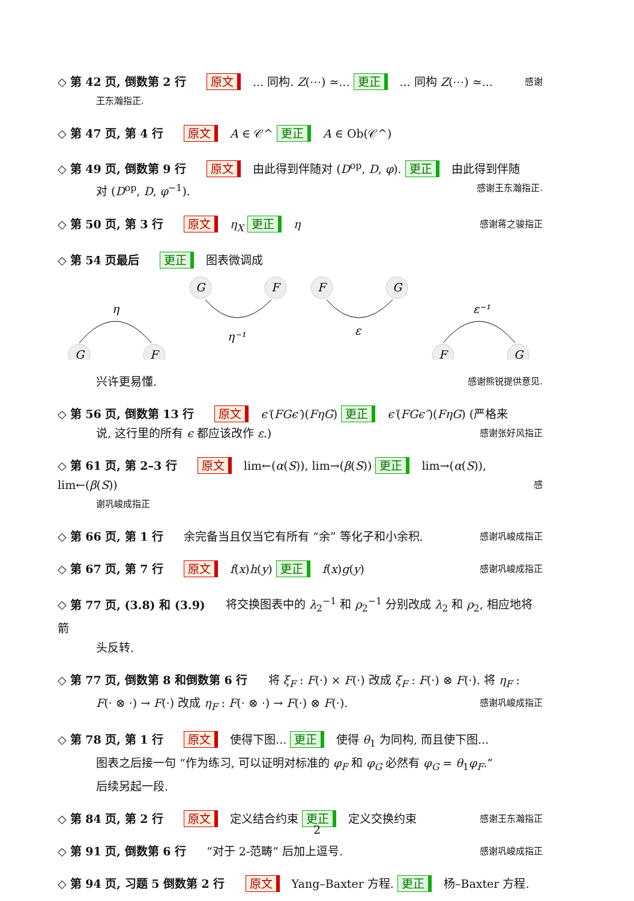◇ 第 42 页, 倒数第 2 行 原文 ... 同构. Z(⋯) ≃... 更正 ... 同构 Z(⋯) ≃... 感谢
王东瀚指正.
◇ 第 47 页, 第 4 行 原文 A ∈ 𝒞^ 更正 A ∈ Ob(𝒞^)
◇ 第 49 页, 倒数第 9 行 原文 由此得到伴随对 (D<sup>op</sup>, D, φ). 更正 由此得到伴随
对 (D<sup>op</sup>, D, φ<sup>−1</sup>). 感谢王东瀚指正.
◇ 第 50 页, 第 3 行 原文 η<sub>X</sub> 更正 η 感谢蒋之骏指正
◇ 第 54 页最后 更正 图表微调成
η
G
F
G
F
η⁻¹
F
G
ε
ε⁻¹
F
G
兴许更易懂. 感谢熊锐提供意见.
◇ 第 56 页, 倒数第 13 行 原文 ϵ′(FGϵ′)(FηG) 更正 ϵ′(FGϵ″)(FηG) (严格来
说, 这行里的所有 ϵ 都应该改作 ε.) 感谢张好风指正
◇ 第 61 页, 第 2–3 行 原文 lim←(α(S)), lim→(β(S)) 更正 lim→(α(S)), lim←(β(S)) 感
谢巩峻成指正
◇ 第 66 页, 第 1 行 余完备当且仅当它有所有 “余” 等化子和小余积. 感谢巩峻成指正
◇ 第 67 页, 第 7 行 原文 f(x)h(y) 更正 f(x)g(y) 感谢巩峻成指正
◇ 第 77 页, (3.8) 和 (3.9) 将交换图表中的 λ<sub>2</sub><sup>−1</sup> 和 ρ<sub>2</sub><sup>−1</sup> 分别改成 λ<sub>2</sub> 和 ρ<sub>2</sub>, 相应地将箭
头反转.
◇ 第 77 页, 倒数第 8 和倒数第 6 行 将 ξ<sub>F</sub> : F(·) × F(·) 改成 ξ<sub>F</sub> : F(·) ⊗ F(·). 将 η<sub>F</sub> :
F(· ⊗ ·) → F(·) 改成 η<sub>F</sub> : F(· ⊗ ·) → F(·) ⊗ F(·). 感谢巩峻成指正
◇ 第 78 页, 第 1 行 原文 使得下图... 更正 使得 θ<sub>1</sub> 为同构, 而且使下图...
图表之后接一句 “作为练习, 可以证明对标准的 φ<sub>F</sub> 和 φ<sub>G</sub> 必然有 φ<sub>G</sub> = θ<sub>1</sub>φ<sub>F</sub>.”
后续另起一段.
◇ 第 84 页, 第 2 行 原文 定义结合约束 更正 定义交换约束 感谢王东瀚指正
◇ 第 91 页, 倒数第 6 行 “对于 2-范畴” 后加上逗号. 感谢巩峻成指正
◇ 第 94 页, 习题 5 倒数第 2 行 原文 Yang–Baxter 方程. 更正 杨–Baxter 方程.
2